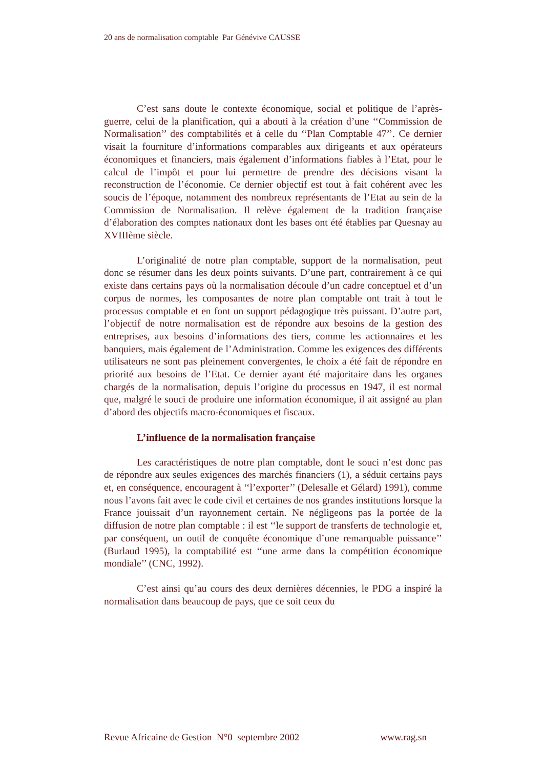20 ans de normalisation comptable Par Génévive CAUSSE
C’est sans doute le contexte économique, social et politique de l’après-guerre, celui de la planification, qui a abouti à la création d’une ‘‘Commission de Normalisation’’ des comptabilités et à celle du ‘‘Plan Comptable 47’’. Ce dernier visait la fourniture d’informations comparables aux dirigeants et aux opérateurs économiques et financiers, mais également d’informations fiables à l’Etat, pour le calcul de l’impôt et pour lui permettre de prendre des décisions visant la reconstruction de l’économie. Ce dernier objectif est tout à fait cohérent avec les soucis de l’époque, notamment des nombreux représentants de l’Etat au sein de la Commission de Normalisation. Il relève également de la tradition française d’élaboration des comptes nationaux dont les bases ont été établies par Quesnay au XVIIIème siècle.
L’originalité de notre plan comptable, support de la normalisation, peut donc se résumer dans les deux points suivants. D’une part, contrairement à ce qui existe dans certains pays où la normalisation découle d’un cadre conceptuel et d’un corpus de normes, les composantes de notre plan comptable ont trait à tout le processus comptable et en font un support pédagogique très puissant. D’autre part, l’objectif de notre normalisation est de répondre aux besoins de la gestion des entreprises, aux besoins d’informations des tiers, comme les actionnaires et les banquiers, mais également de l’Administration. Comme les exigences des différents utilisateurs ne sont pas pleinement convergentes, le choix a été fait de répondre en priorité aux besoins de l’Etat. Ce dernier ayant été majoritaire dans les organes chargés de la normalisation, depuis l’origine du processus en 1947, il est normal que, malgré le souci de produire une information économique, il ait assigné au plan d’abord des objectifs macro-économiques et fiscaux.
L’influence de la normalisation française
Les caractéristiques de notre plan comptable, dont le souci n’est donc pas de répondre aux seules exigences des marchés financiers (1), a séduit certains pays et, en conséquence, encouragent à ‘‘l’exporter’’ (Delesalle et Gélard) 1991), comme nous l’avons fait avec le code civil et certaines de nos grandes institutions lorsque la France jouissait d’un rayonnement certain. Ne négligeons pas la portée de la diffusion de notre plan comptable : il est ‘‘le support de transferts de technologie et, par conséquent, un outil de conquête économique d’une remarquable puissance’’ (Burlaud 1995), la comptabilité est ‘‘une arme dans la compétition économique mondiale’’ (CNC, 1992).
C’est ainsi qu’au cours des deux dernières décennies, le PDG a inspiré la normalisation dans beaucoup de pays, que ce soit ceux du
Revue Africaine de Gestion N°0 septembre 2002 www.rag.sn